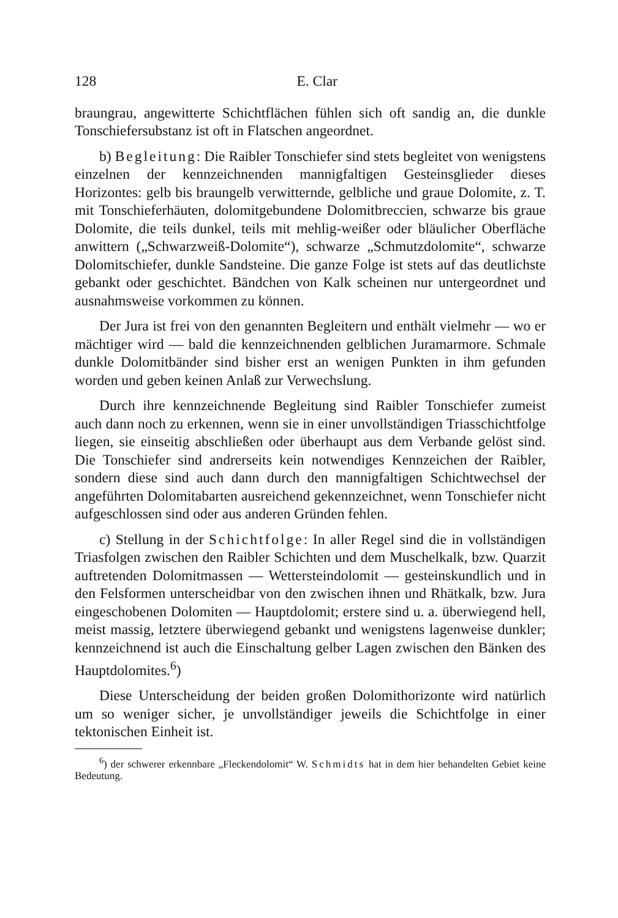128 E. Clar
braungrau, angewitterte Schichtflächen fühlen sich oft sandig an, die dunkle Tonschiefersubstanz ist oft in Flatschen angeordnet.
b) Begleitung: Die Raibler Tonschiefer sind stets begleitet von wenigstens einzelnen der kennzeichnenden mannigfaltigen Gesteinsglieder dieses Horizontes: gelb bis braungelb verwitternde, gelbliche und graue Dolomite, z. T. mit Tonschieferhäuten, dolomitgebundene Dolomitbreccien, schwarze bis graue Dolomite, die teils dunkel, teils mit mehlig-weißer oder bläulicher Oberfläche anwittern („Schwarzweiß-Dolomite“), schwarze „Schmutzdolomite“, schwarze Dolomitschiefer, dunkle Sandsteine. Die ganze Folge ist stets auf das deutlichste gebankt oder geschichtet. Bändchen von Kalk scheinen nur untergeordnet und ausnahmsweise vorkommen zu können.
Der Jura ist frei von den genannten Begleitern und enthält vielmehr — wo er mächtiger wird — bald die kennzeichnenden gelblichen Juramarmore. Schmale dunkle Dolomitbänder sind bisher erst an wenigen Punkten in ihm gefunden worden und geben keinen Anlaß zur Verwechslung.
Durch ihre kennzeichnende Begleitung sind Raibler Tonschiefer zumeist auch dann noch zu erkennen, wenn sie in einer unvollständigen Triasschichtfolge liegen, sie einseitig abschließen oder überhaupt aus dem Verbande gelöst sind. Die Tonschiefer sind andrerseits kein notwendiges Kennzeichen der Raibler, sondern diese sind auch dann durch den mannigfaltigen Schichtwechsel der angeführten Dolomitabarten ausreichend gekennzeichnet, wenn Tonschiefer nicht aufgeschlossen sind oder aus anderen Gründen fehlen.
c) Stellung in der Schichtfolge: In aller Regel sind die in vollständigen Triasfolgen zwischen den Raibler Schichten und dem Muschelkalk, bzw. Quarzit auftretenden Dolomitmassen — Wettersteindolomit — gesteinskundlich und in den Felsformen unterscheidbar von den zwischen ihnen und Rhätkalk, bzw. Jura eingeschobenen Dolomiten — Hauptdolomit; erstere sind u. a. überwiegend hell, meist massig, letztere überwiegend gebankt und wenigstens lagenweise dunkler; kennzeichnend ist auch die Einschaltung gelber Lagen zwischen den Bänken des Hauptdolomites.<sup>6</sup>)
Diese Unterscheidung der beiden großen Dolomithorizonte wird natürlich um so weniger sicher, je unvollständiger jeweils die Schichtfolge in einer tektonischen Einheit ist.
<sup>6</sup>) der schwerer erkennbare „Fleckendolomit“ W. Schmidts hat in dem hier behandelten Gebiet keine Bedeutung.